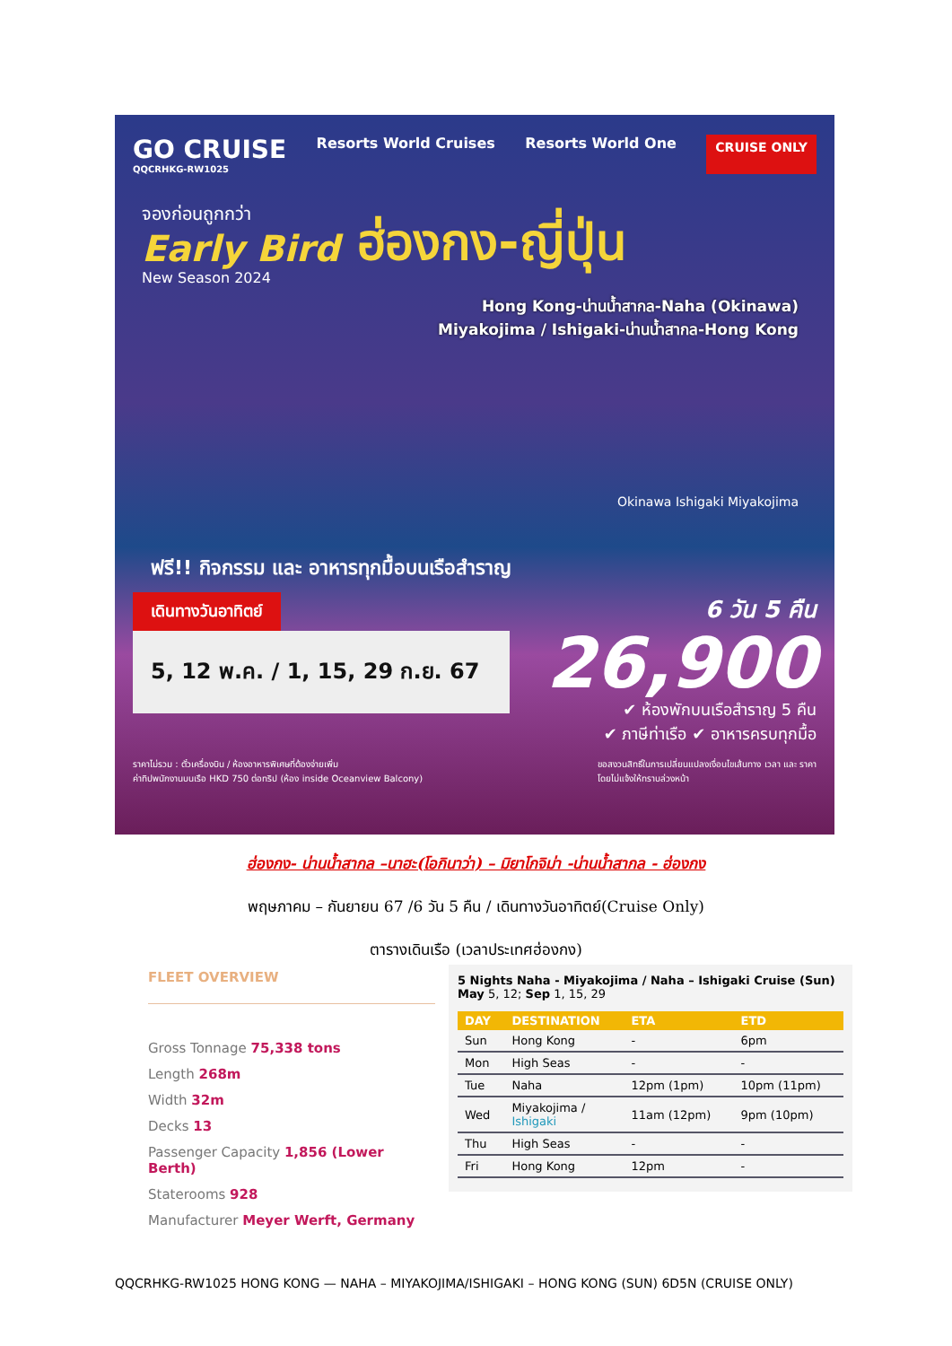GO CRUISE
QQCRHKG-RW1025
Resorts World Cruises Resorts World One
CRUISE ONLY
จองก่อนถูกกว่า
Early Bird
New Season 2024
ฮ่องกง-ญี่ปุ่น
Hong Kong-น่านน้ำสากล-Naha (Okinawa)
Miyakojima / Ishigaki-น่านน้ำสากล-Hong Kong
Okinawa Ishigaki Miyakojima
ฟรี!! กิจกรรม และ อาหารทุกมื้อบนเรือสำราญ
เดินทางวันอาทิตย์
5, 12 พ.ค. / 1, 15, 29 ก.ย. 67
6 วัน 5 คืน
26,900
✔ ห้องพักบนเรือสำราญ 5 คืน
✔ ภาษีท่าเรือ ✔ อาหารครบทุกมื้อ
ราคาไม่รวม : ตั๋วเครื่องบิน / ห้องอาหารพิเศษที่ต้องจ่ายเพิ่ม
ค่าทิปพนักงานบนเรือ HKD 750 ต่อทริป (ห้อง inside Oceanview Balcony)
ขอสงวนสิทธิ์ในการเปลี่ยนแปลงเงื่อนไขเส้นทาง เวลา และ ราคา
โดยไม่แจ้งให้ทราบล่วงหน้า
ฮ่องกง- น่านน้ำสากล –นาฮะ(โอกินาว่า) – มิยาโกจิม่า -น่านน้ำสากล - ฮ่องกง
พฤษภาคม – กันยายน 67 /6 วัน 5 คืน / เดินทางวันอาทิตย์(Cruise Only)
ตารางเดินเรือ (เวลาประเทศฮ่องกง)
FLEET OVERVIEW
Gross Tonnage 75,338 tons
Length 268m
Width 32m
Decks 13
Passenger Capacity 1,856 (Lower Berth)
Staterooms 928
Manufacturer Meyer Werft, Germany
5 Nights Naha - Miyakojima / Naha – Ishigaki Cruise (Sun)
May 5, 12; Sep 1, 15, 29
| DAY | DESTINATION | ETA | ETD |
| --- | --- | --- | --- |
| Sun | Hong Kong | - | 6pm |
| Mon | High Seas | - | - |
| Tue | Naha | 12pm (1pm) | 10pm (11pm) |
| Wed | Miyakojima / Ishigaki | 11am (12pm) | 9pm (10pm) |
| Thu | High Seas | - | - |
| Fri | Hong Kong | 12pm | - |
QQCRHKG-RW1025 HONG KONG — NAHA – MIYAKOJIMA/ISHIGAKI – HONG KONG (SUN) 6D5N (CRUISE ONLY)